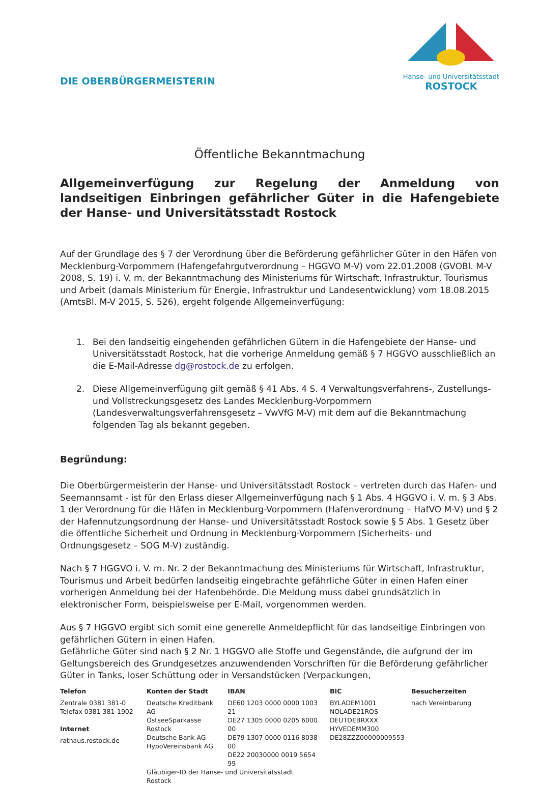DIE OBERBÜRGERMEISTERIN
Hanse- und Universitätsstadt
ROSTOCK
Öffentliche Bekanntmachung
Allgemeinverfügung zur Regelung der Anmeldung von landseitigen Einbringen gefährlicher Güter in die Hafengebiete der Hanse- und Universitätsstadt Rostock
Auf der Grundlage des § 7 der Verordnung über die Beförderung gefährlicher Güter in den Häfen von Mecklenburg-Vorpommern (Hafengefahrgutverordnung – HGGVO M-V) vom 22.01.2008 (GVOBl. M-V 2008, S. 19) i. V. m. der Bekanntmachung des Ministeriums für Wirtschaft, Infrastruktur, Tourismus und Arbeit (damals Ministerium für Energie, Infrastruktur und Landesentwicklung) vom 18.08.2015 (AmtsBl. M-V 2015, S. 526), ergeht folgende Allgemeinverfügung:
1. Bei den landseitig eingehenden gefährlichen Gütern in die Hafengebiete der Hanse- und Universitätsstadt Rostock, hat die vorherige Anmeldung gemäß § 7 HGGVO ausschließlich an die E-Mail-Adresse dg@rostock.de zu erfolgen.
2. Diese Allgemeinverfügung gilt gemäß § 41 Abs. 4 S. 4 Verwaltungsverfahrens-, Zustellungs- und Vollstreckungsgesetz des Landes Mecklenburg-Vorpommern (Landesverwaltungsverfahrensgesetz – VwVfG M-V) mit dem auf die Bekanntmachung folgenden Tag als bekannt gegeben.
Begründung:
Die Oberbürgermeisterin der Hanse- und Universitätsstadt Rostock – vertreten durch das Hafen- und Seemannsamt - ist für den Erlass dieser Allgemeinverfügung nach § 1 Abs. 4 HGGVO i. V. m. § 3 Abs. 1 der Verordnung für die Häfen in Mecklenburg-Vorpommern (Hafenverordnung – HafVO M-V) und § 2 der Hafennutzungsordnung der Hanse- und Universitätsstadt Rostock sowie § 5 Abs. 1 Gesetz über die öffentliche Sicherheit und Ordnung in Mecklenburg-Vorpommern (Sicherheits- und Ordnungsgesetz – SOG M-V) zuständig.
Nach § 7 HGGVO i. V. m. Nr. 2 der Bekanntmachung des Ministeriums für Wirtschaft, Infrastruktur, Tourismus und Arbeit bedürfen landseitig eingebrachte gefährliche Güter in einen Hafen einer vorherigen Anmeldung bei der Hafenbehörde. Die Meldung muss dabei grundsätzlich in elektronischer Form, beispielsweise per E-Mail, vorgenommen werden.
Aus § 7 HGGVO ergibt sich somit eine generelle Anmeldepflicht für das landseitige Einbringen von gefährlichen Gütern in einen Hafen.
Gefährliche Güter sind nach § 2 Nr. 1 HGGVO alle Stoffe und Gegenstände, die aufgrund der im Geltungsbereich des Grundgesetzes anzuwendenden Vorschriften für die Beförderung gefährlicher Güter in Tanks, loser Schüttung oder in Versandstücken (Verpackungen,
Telefon
Zentrale 0381 381-0
Telefax 0381 381-1902
Internet
rathaus.rostock.de
Konten der Stadt
Deutsche Kreditbank AG
OstseeSparkasse Rostock
Deutsche Bank AG
HypoVereinsbank AG
IBAN
DE60 1203 0000 0000 1003 21
DE27 1305 0000 0205 6000 00
DE79 1307 0000 0116 8038 00
DE22 20030000 0019 5654 99
Gläubiger-ID der Hanse- und Universitätsstadt Rostock
BIC
BYLADEM1001
NOLADE21ROS
DEUTDEBRXXX
HYVEDEMM300
DE28ZZZ00000009553
Besucherzeiten
nach Vereinbarung